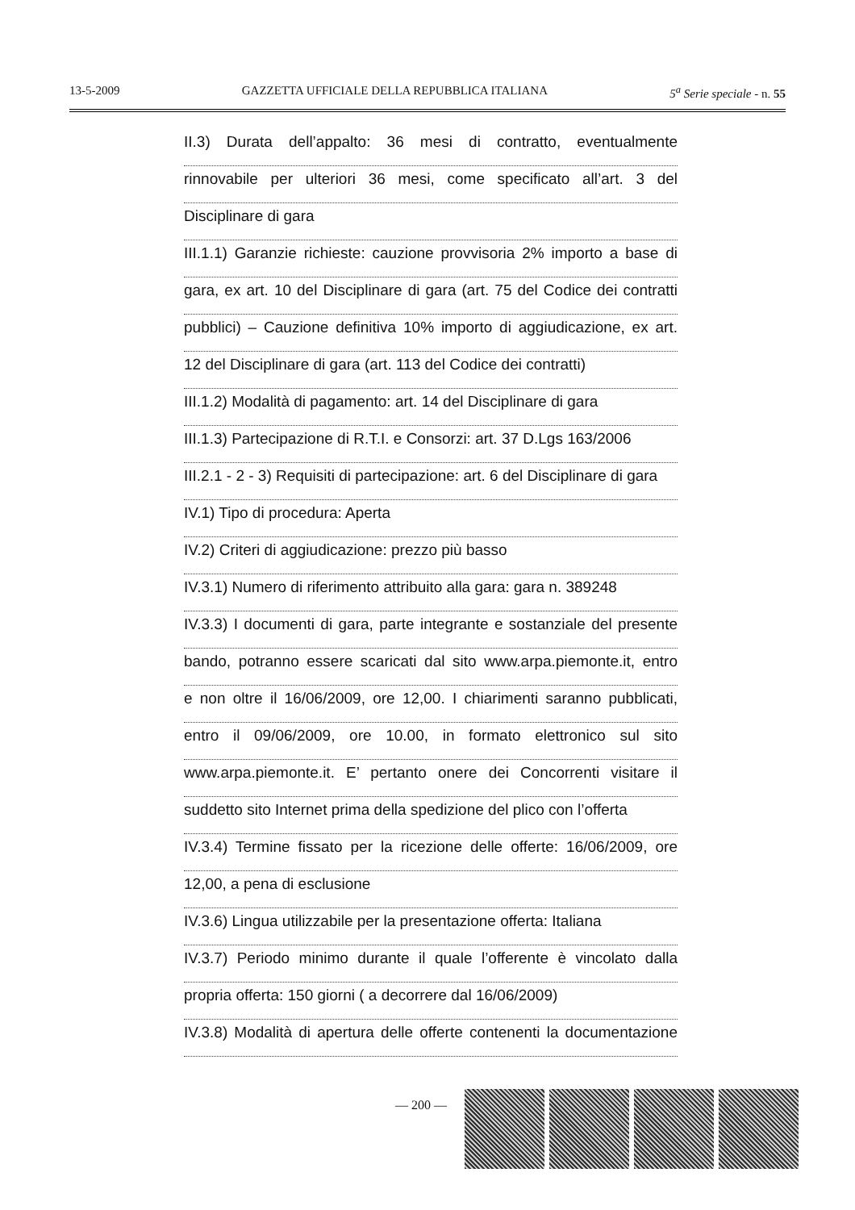13-5-2009 GAZZETTA UFFICIALE DELLA REPUBBLICA ITALIANA 5<sup>a</sup> Serie speciale - n. 55
II.3) Durata dell’appalto: 36 mesi di contratto, eventualmente
rinnovabile per ulteriori 36 mesi, come specificato all’art. 3 del
Disciplinare di gara
III.1.1) Garanzie richieste: cauzione provvisoria 2% importo a base di
gara, ex art. 10 del Disciplinare di gara (art. 75 del Codice dei contratti
pubblici) – Cauzione definitiva 10% importo di aggiudicazione, ex art.
12 del Disciplinare di gara (art. 113 del Codice dei contratti)
III.1.2) Modalità di pagamento: art. 14 del Disciplinare di gara
III.1.3) Partecipazione di R.T.I. e Consorzi: art. 37 D.Lgs 163/2006
III.2.1 - 2 - 3) Requisiti di partecipazione: art. 6 del Disciplinare di gara
IV.1) Tipo di procedura: Aperta
IV.2) Criteri di aggiudicazione: prezzo più basso
IV.3.1) Numero di riferimento attribuito alla gara: gara n. 389248
IV.3.3) I documenti di gara, parte integrante e sostanziale del presente
bando, potranno essere scaricati dal sito www.arpa.piemonte.it, entro
e non oltre il 16/06/2009, ore 12,00. I chiarimenti saranno pubblicati,
entro il 09/06/2009, ore 10.00, in formato elettronico sul sito
www.arpa.piemonte.it. E’ pertanto onere dei Concorrenti visitare il
suddetto sito Internet prima della spedizione del plico con l’offerta
IV.3.4) Termine fissato per la ricezione delle offerte: 16/06/2009, ore
12,00, a pena di esclusione
IV.3.6) Lingua utilizzabile per la presentazione offerta: Italiana
IV.3.7) Periodo minimo durante il quale l’offerente è vincolato dalla
propria offerta: 150 giorni ( a decorrere dal 16/06/2009)
IV.3.8) Modalità di apertura delle offerte contenenti la documentazione
— 200 —